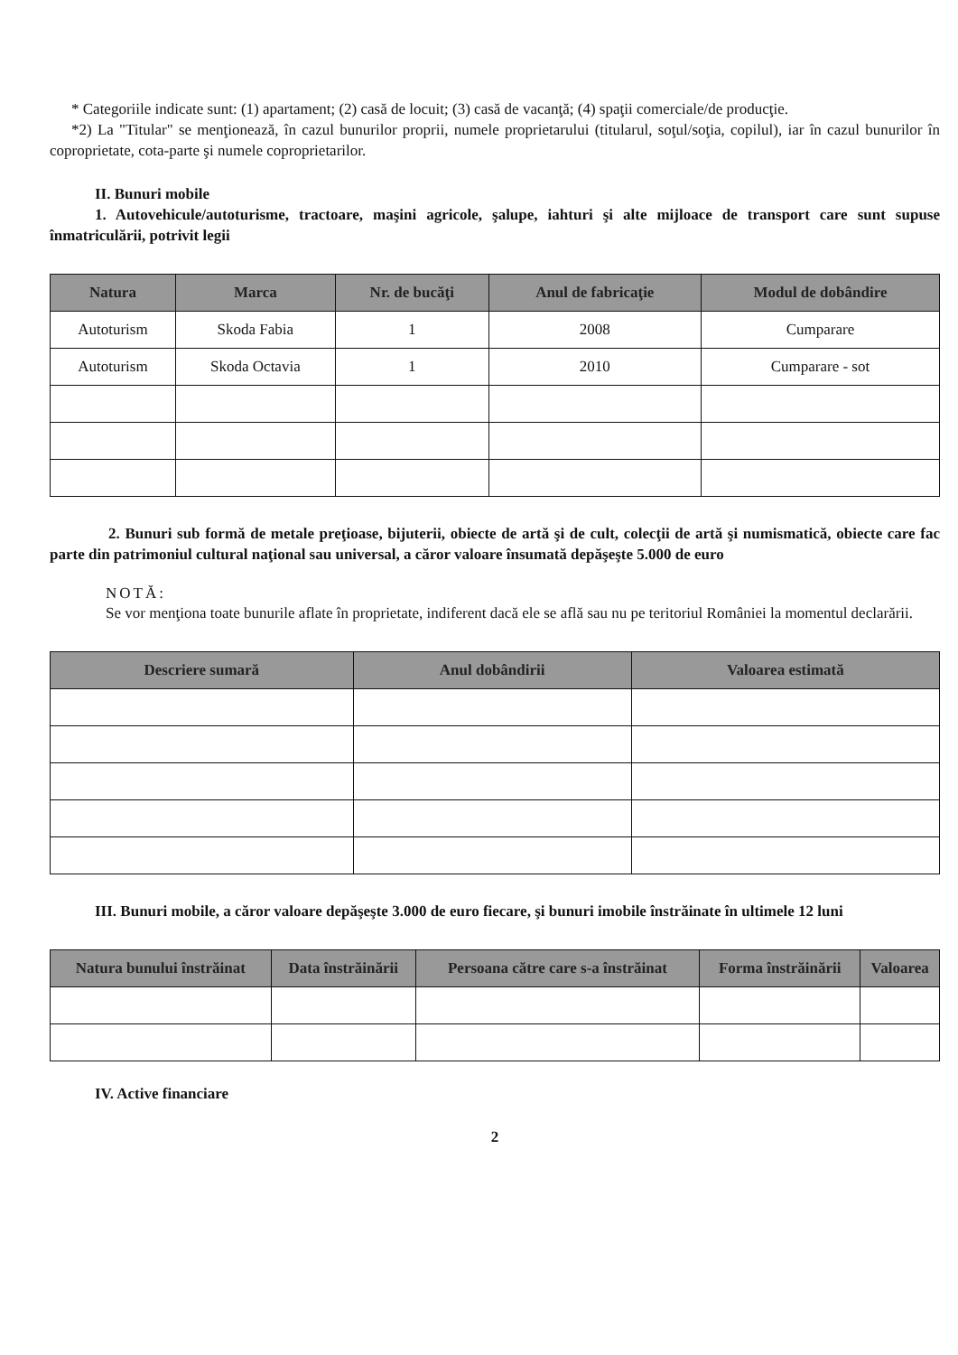* Categoriile indicate sunt: (1) apartament; (2) casă de locuit; (3) casă de vacanţă; (4) spaţii comerciale/de producţie.
*2) La "Titular" se menţionează, în cazul bunurilor proprii, numele proprietarului (titularul, soţul/soţia, copilul), iar în cazul bunurilor în coproprietate, cota-parte şi numele coproprietarilor.
II. Bunuri mobile
1. Autovehicule/autoturisme, tractoare, maşini agricole, şalupe, iahturi şi alte mijloace de transport care sunt supuse înmatriculării, potrivit legii
| Natura | Marca | Nr. de bucăţi | Anul de fabricaţie | Modul de dobândire |
| --- | --- | --- | --- | --- |
| Autoturism | Skoda Fabia | 1 | 2008 | Cumparare |
| Autoturism | Skoda Octavia | 1 | 2010 | Cumparare - sot |
2. Bunuri sub formă de metale preţioase, bijuterii, obiecte de artă şi de cult, colecţii de artă şi numismatică, obiecte care fac parte din patrimoniul cultural naţional sau universal, a căror valoare însumată depăşeşte 5.000 de euro
NOTĂ:
Se vor menţiona toate bunurile aflate în proprietate, indiferent dacă ele se află sau nu pe teritoriul României la momentul declarării.
| Descriere sumară | Anul dobândirii | Valoarea estimată |
| --- | --- | --- |
III. Bunuri mobile, a căror valoare depăşeşte 3.000 de euro fiecare, şi bunuri imobile înstrăinate în ultimele 12 luni
| Natura bunului înstrăinat | Data înstrăinării | Persoana către care s-a înstrăinat | Forma înstrăinării | Valoarea |
| --- | --- | --- | --- | --- |
IV. Active financiare
2